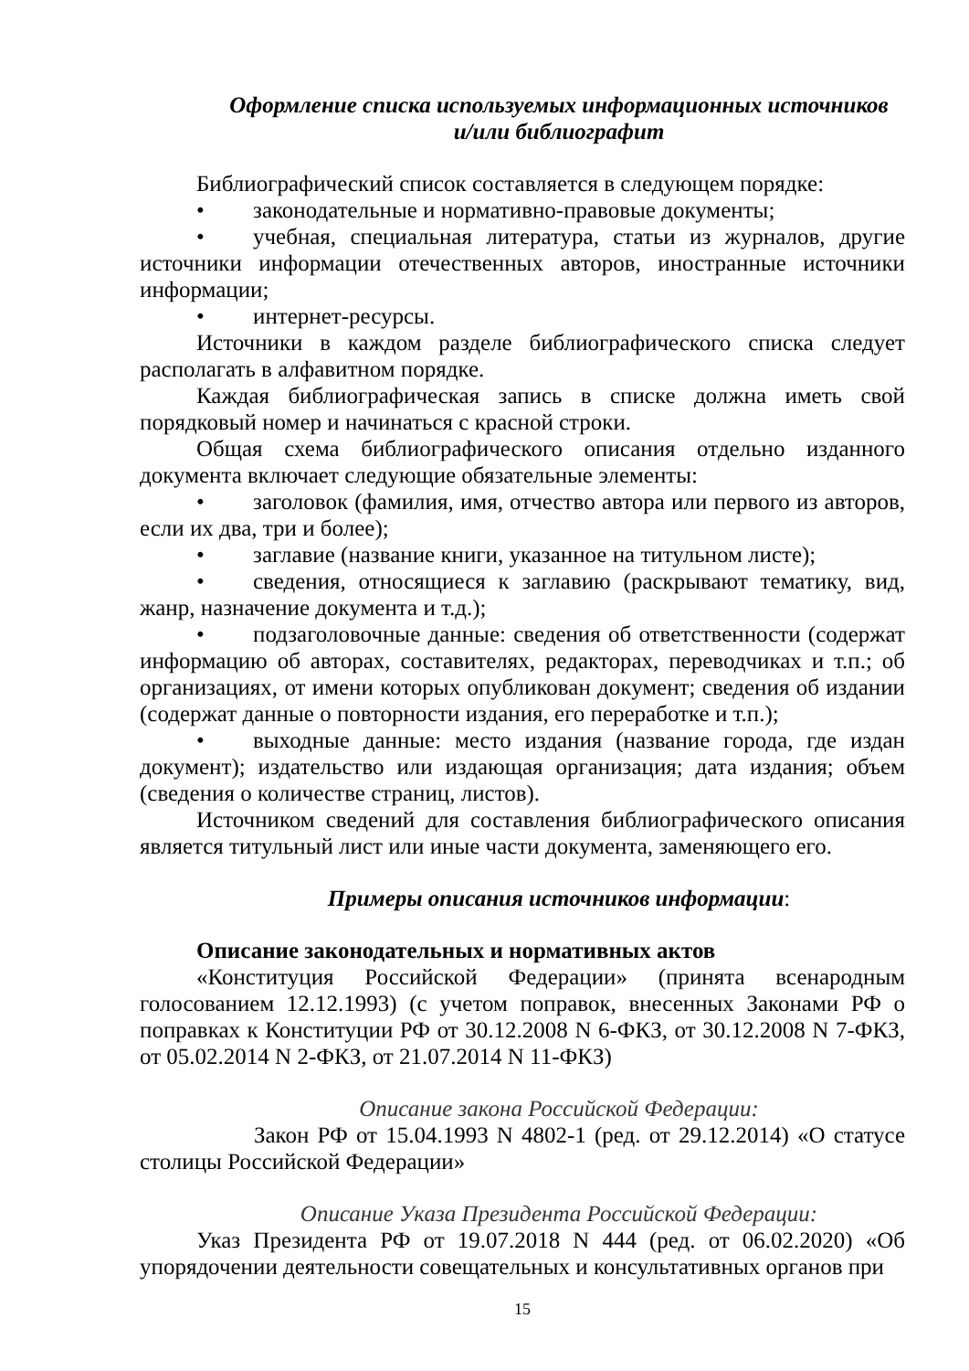Оформление списка используемых информационных источников
и/или библиографит
Библиографический список составляется в следующем порядке:
• законодательные и нормативно-правовые документы;
• учебная, специальная литература, статьи из журналов, другие источники информации отечественных авторов, иностранные источники информации;
• интернет-ресурсы.
Источники в каждом разделе библиографического списка следует располагать в алфавитном порядке.
Каждая библиографическая запись в списке должна иметь свой порядковый номер и начинаться с красной строки.
Общая схема библиографического описания отдельно изданного документа включает следующие обязательные элементы:
• заголовок (фамилия, имя, отчество автора или первого из авторов, если их два, три и более);
• заглавие (название книги, указанное на титульном листе);
• сведения, относящиеся к заглавию (раскрывают тематику, вид, жанр, назначение документа и т.д.);
• подзаголовочные данные: сведения об ответственности (содержат информацию об авторах, составителях, редакторах, переводчиках и т.п.; об организациях, от имени которых опубликован документ; сведения об издании (содержат данные о повторности издания, его переработке и т.п.);
• выходные данные: место издания (название города, где издан документ); издательство или издающая организация; дата издания; объем (сведения о количестве страниц, листов).
Источником сведений для составления библиографического описания является титульный лист или иные части документа, заменяющего его.
Примеры описания источников информации:
Описание законодательных и нормативных актов
«Конституция Российской Федерации» (принята всенародным голосованием 12.12.1993) (с учетом поправок, внесенных Законами РФ о поправках к Конституции РФ от 30.12.2008 N 6-ФКЗ, от 30.12.2008 N 7-ФКЗ, от 05.02.2014 N 2-ФКЗ, от 21.07.2014 N 11-ФКЗ)
Описание закона Российской Федерации:
Закон РФ от 15.04.1993 N 4802-1 (ред. от 29.12.2014) «О статусе столицы Российской Федерации»
Описание Указа Президента Российской Федерации:
Указ Президента РФ от 19.07.2018 N 444 (ред. от 06.02.2020) «Об упорядочении деятельности совещательных и консультативных органов при
15